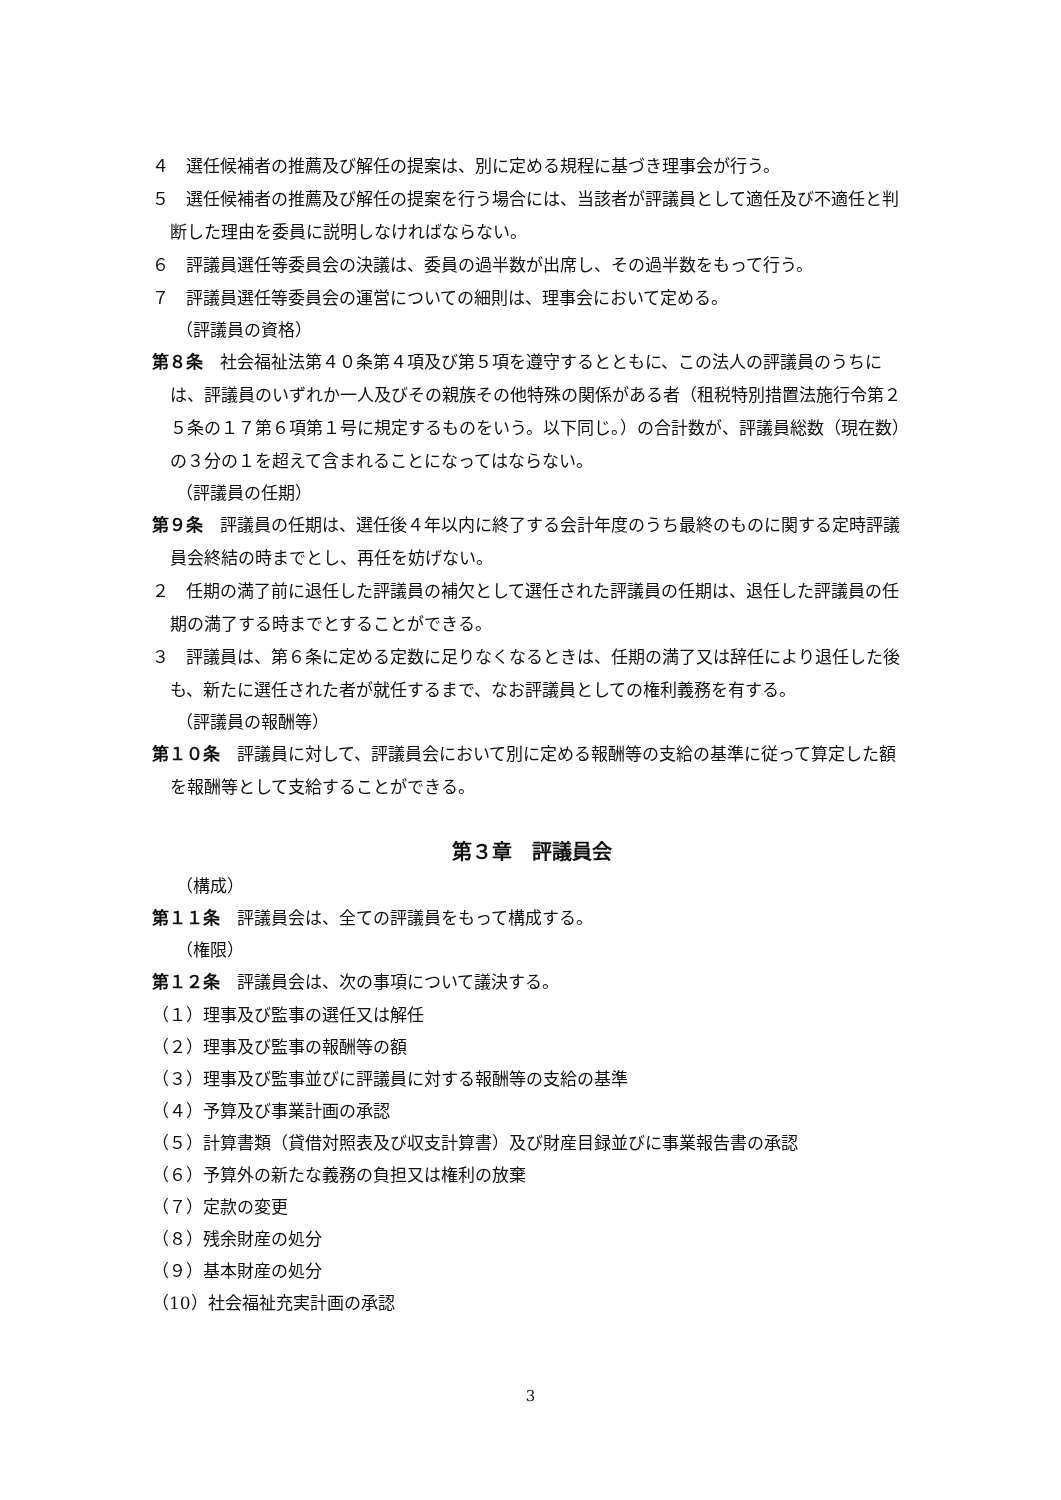４　選任候補者の推薦及び解任の提案は、別に定める規程に基づき理事会が行う。
５　選任候補者の推薦及び解任の提案を行う場合には、当該者が評議員として適任及び不適任と判断した理由を委員に説明しなければならない。
６　評議員選任等委員会の決議は、委員の過半数が出席し、その過半数をもって行う。
７　評議員選任等委員会の運営についての細則は、理事会において定める。
（評議員の資格）
第８条　社会福祉法第４０条第４項及び第５項を遵守するとともに、この法人の評議員のうちには、評議員のいずれか一人及びその親族その他特殊の関係がある者（租税特別措置法施行令第２５条の１７第６項第１号に規定するものをいう。以下同じ。）の合計数が、評議員総数（現在数）の３分の１を超えて含まれることになってはならない。
（評議員の任期）
第９条　評議員の任期は、選任後４年以内に終了する会計年度のうち最終のものに関する定時評議員会終結の時までとし、再任を妨げない。
２　任期の満了前に退任した評議員の補欠として選任された評議員の任期は、退任した評議員の任期の満了する時までとすることができる。
３　評議員は、第６条に定める定数に足りなくなるときは、任期の満了又は辞任により退任した後も、新たに選任された者が就任するまで、なお評議員としての権利義務を有する。
（評議員の報酬等）
第１０条　評議員に対して、評議員会において別に定める報酬等の支給の基準に従って算定した額を報酬等として支給することができる。
第３章　評議員会
（構成）
第１１条　評議員会は、全ての評議員をもって構成する。
（権限）
第１２条　評議員会は、次の事項について議決する。
（１）理事及び監事の選任又は解任
（２）理事及び監事の報酬等の額
（３）理事及び監事並びに評議員に対する報酬等の支給の基準
（４）予算及び事業計画の承認
（５）計算書類（貸借対照表及び収支計算書）及び財産目録並びに事業報告書の承認
（６）予算外の新たな義務の負担又は権利の放棄
（７）定款の変更
（８）残余財産の処分
（９）基本財産の処分
（10）社会福祉充実計画の承認
3